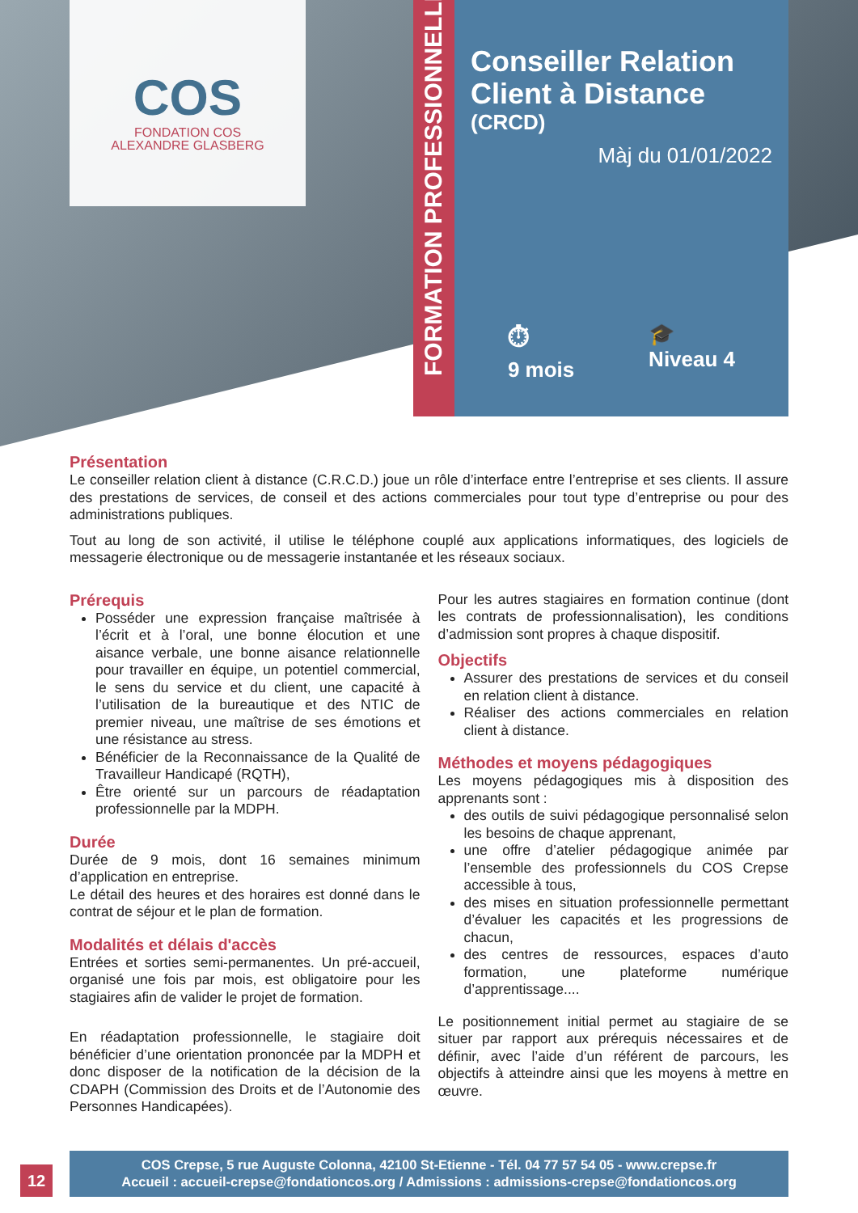COS
FONDATION COS
ALEXANDRE GLASBERG
FORMATION PROFESSIONNELLE
Conseiller Relation Client à Distance
(CRCD)
Màj du 01/01/2022
⏱
9 mois
🎓
Niveau 4
Présentation
Le conseiller relation client à distance (C.R.C.D.) joue un rôle d’interface entre l’entreprise et ses clients. Il assure des prestations de services, de conseil et des actions commerciales pour tout type d’entreprise ou pour des administrations publiques.
Tout au long de son activité, il utilise le téléphone couplé aux applications informatiques, des logiciels de messagerie électronique ou de messagerie instantanée et les réseaux sociaux.
Prérequis
Posséder une expression française maîtrisée à l’écrit et à l’oral, une bonne élocution et une aisance verbale, une bonne aisance relationnelle pour travailler en équipe, un potentiel commercial, le sens du service et du client, une capacité à l’utilisation de la bureautique et des NTIC de premier niveau, une maîtrise de ses émotions et une résistance au stress.
Bénéficier de la Reconnaissance de la Qualité de Travailleur Handicapé (RQTH),
Être orienté sur un parcours de réadaptation professionnelle par la MDPH.
Durée
Durée de 9 mois, dont 16 semaines minimum d’application en entreprise.
Le détail des heures et des horaires est donné dans le contrat de séjour et le plan de formation.
Modalités et délais d'accès
Entrées et sorties semi-permanentes. Un pré-accueil, organisé une fois par mois, est obligatoire pour les stagiaires afin de valider le projet de formation.
En réadaptation professionnelle, le stagiaire doit bénéficier d’une orientation prononcée par la MDPH et donc disposer de la notification de la décision de la CDAPH (Commission des Droits et de l’Autonomie des Personnes Handicapées).
Pour les autres stagiaires en formation continue (dont les contrats de professionnalisation), les conditions d’admission sont propres à chaque dispositif.
Objectifs
Assurer des prestations de services et du conseil en relation client à distance.
Réaliser des actions commerciales en relation client à distance.
Méthodes et moyens pédagogiques
Les moyens pédagogiques mis à disposition des apprenants sont :
des outils de suivi pédagogique personnalisé selon les besoins de chaque apprenant,
une offre d’atelier pédagogique animée par l’ensemble des professionnels du COS Crepse accessible à tous,
des mises en situation professionnelle permettant d’évaluer les capacités et les progressions de chacun,
des centres de ressources, espaces d’auto formation, une plateforme numérique d’apprentissage....
Le positionnement initial permet au stagiaire de se situer par rapport aux prérequis nécessaires et de définir, avec l’aide d’un référent de parcours, les objectifs à atteindre ainsi que les moyens à mettre en œuvre.
12
COS Crepse, 5 rue Auguste Colonna, 42100 St-Etienne - Tél. 04 77 57 54 05 - www.crepse.fr
Accueil : accueil-crepse@fondationcos.org / Admissions : admissions-crepse@fondationcos.org